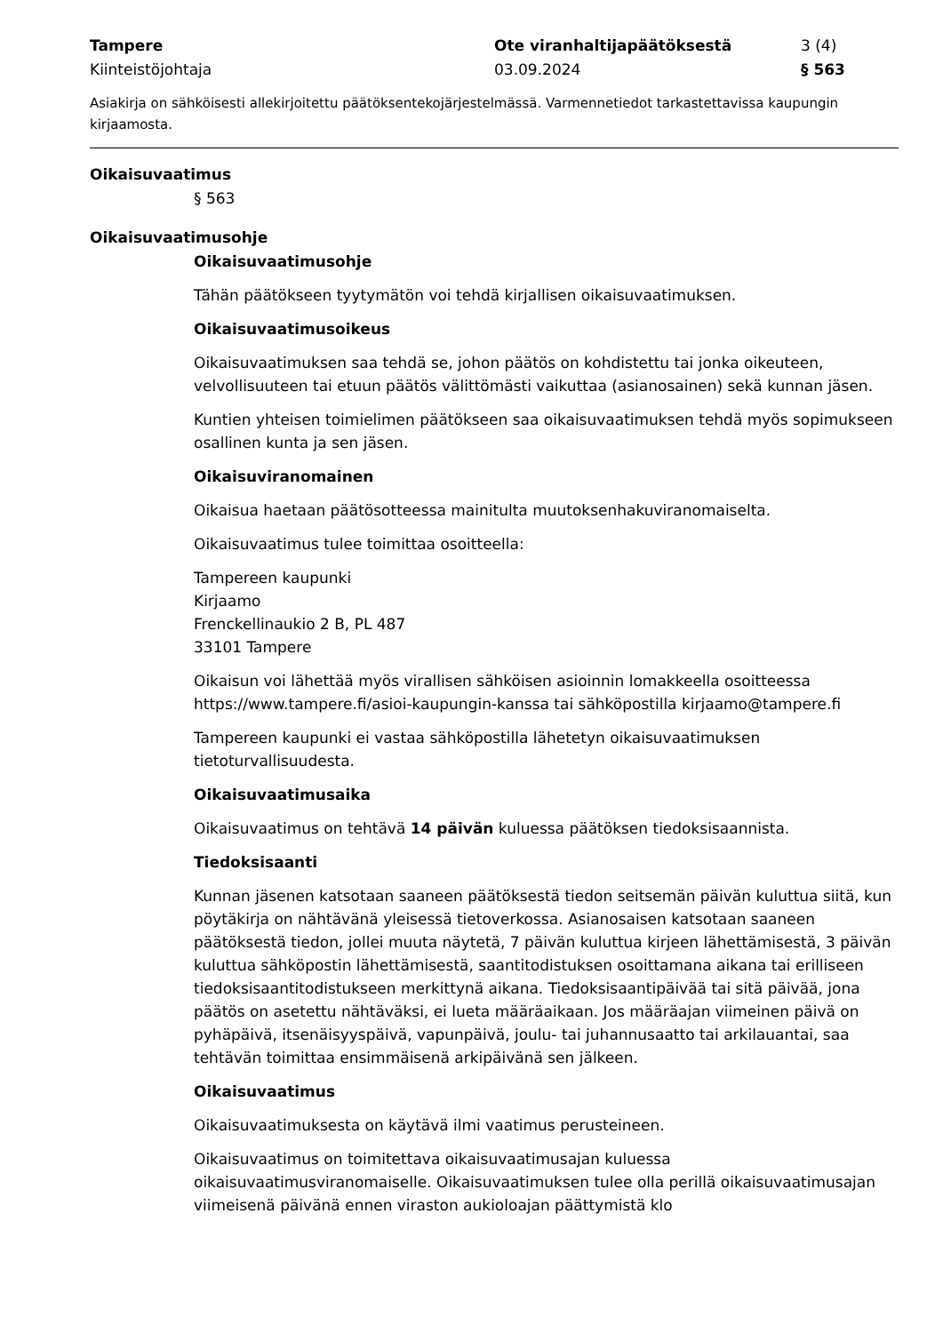Tampere
Kiinteistöjohtaja
Ote viranhaltijapäätöksestä
03.09.2024
3 (4)
§ 563
Asiakirja on sähköisesti allekirjoitettu päätöksentekojärjestelmässä. Varmennetiedot tarkastettavissa kaupungin kirjaamosta.
Oikaisuvaatimus
§ 563
Oikaisuvaatimusohje
Oikaisuvaatimusohje
Tähän päätökseen tyytymätön voi tehdä kirjallisen oikaisuvaatimuksen.
Oikaisuvaatimusoikeus
Oikaisuvaatimuksen saa tehdä se, johon päätös on kohdistettu tai jonka oikeuteen, velvollisuuteen tai etuun päätös välittömästi vaikuttaa (asianosainen) sekä kunnan jäsen.
Kuntien yhteisen toimielimen päätökseen saa oikaisuvaatimuksen tehdä myös sopimukseen osallinen kunta ja sen jäsen.
Oikaisuviranomainen
Oikaisua haetaan päätösotteessa mainitulta muutoksenhakuviranomaiselta.
Oikaisuvaatimus tulee toimittaa osoitteella:
Tampereen kaupunki
Kirjaamo
Frenckellinaukio 2 B, PL 487
33101 Tampere
Oikaisun voi lähettää myös virallisen sähköisen asioinnin lomakkeella osoitteessa https://www.tampere.fi/asioi-kaupungin-kanssa tai sähköpostilla kirjaamo@tampere.fi
Tampereen kaupunki ei vastaa sähköpostilla lähetetyn oikaisuvaatimuksen tietoturvallisuudesta.
Oikaisuvaatimusaika
Oikaisuvaatimus on tehtävä 14 päivän kuluessa päätöksen tiedoksisaannista.
Tiedoksisaanti
Kunnan jäsenen katsotaan saaneen päätöksestä tiedon seitsemän päivän kuluttua siitä, kun pöytäkirja on nähtävänä yleisessä tietoverkossa. Asianosaisen katsotaan saaneen päätöksestä tiedon, jollei muuta näytetä, 7 päivän kuluttua kirjeen lähettämisestä, 3 päivän kuluttua sähköpostin lähettämisestä, saantitodistuksen osoittamana aikana tai erilliseen tiedoksisaantitodistukseen merkittynä aikana. Tiedoksisaantipäivää tai sitä päivää, jona päätös on asetettu nähtäväksi, ei lueta määräaikaan. Jos määräajan viimeinen päivä on pyhäpäivä, itsenäisyyspäivä, vapunpäivä, joulu- tai juhannusaatto tai arkilauantai, saa tehtävän toimittaa ensimmäisenä arkipäivänä sen jälkeen.
Oikaisuvaatimus
Oikaisuvaatimuksesta on käytävä ilmi vaatimus perusteineen.
Oikaisuvaatimus on toimitettava oikaisuvaatimusajan kuluessa oikaisuvaatimusviranomaiselle. Oikaisuvaatimuksen tulee olla perillä oikaisuvaatimusajan viimeisenä päivänä ennen viraston aukioloajan päättymistä klo